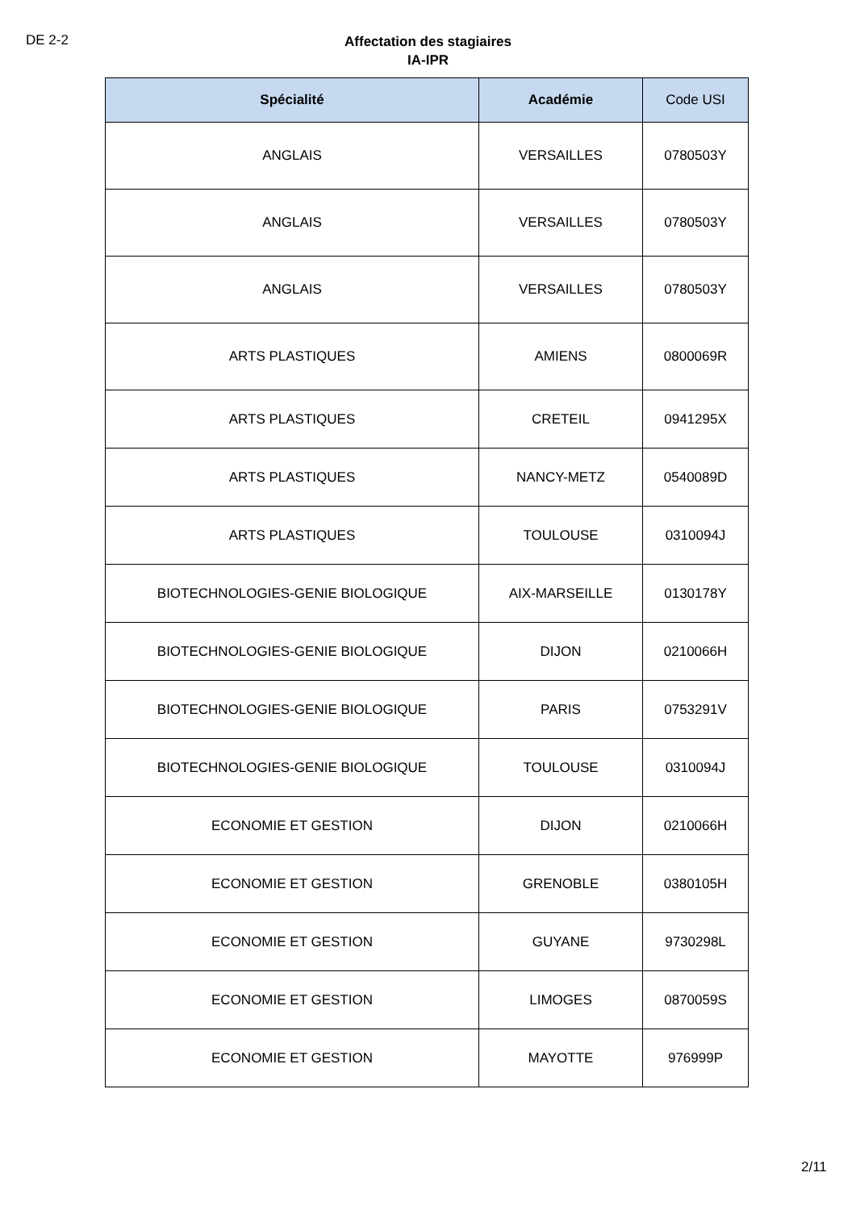DE 2-2
Affectation des stagiaires
IA-IPR
| Spécialité | Académie | Code USI |
| --- | --- | --- |
| ANGLAIS | VERSAILLES | 0780503Y |
| ANGLAIS | VERSAILLES | 0780503Y |
| ANGLAIS | VERSAILLES | 0780503Y |
| ARTS PLASTIQUES | AMIENS | 0800069R |
| ARTS PLASTIQUES | CRETEIL | 0941295X |
| ARTS PLASTIQUES | NANCY-METZ | 0540089D |
| ARTS PLASTIQUES | TOULOUSE | 0310094J |
| BIOTECHNOLOGIES-GENIE BIOLOGIQUE | AIX-MARSEILLE | 0130178Y |
| BIOTECHNOLOGIES-GENIE BIOLOGIQUE | DIJON | 0210066H |
| BIOTECHNOLOGIES-GENIE BIOLOGIQUE | PARIS | 0753291V |
| BIOTECHNOLOGIES-GENIE BIOLOGIQUE | TOULOUSE | 0310094J |
| ECONOMIE ET GESTION | DIJON | 0210066H |
| ECONOMIE ET GESTION | GRENOBLE | 0380105H |
| ECONOMIE ET GESTION | GUYANE | 9730298L |
| ECONOMIE ET GESTION | LIMOGES | 0870059S |
| ECONOMIE ET GESTION | MAYOTTE | 976999P |
2/11